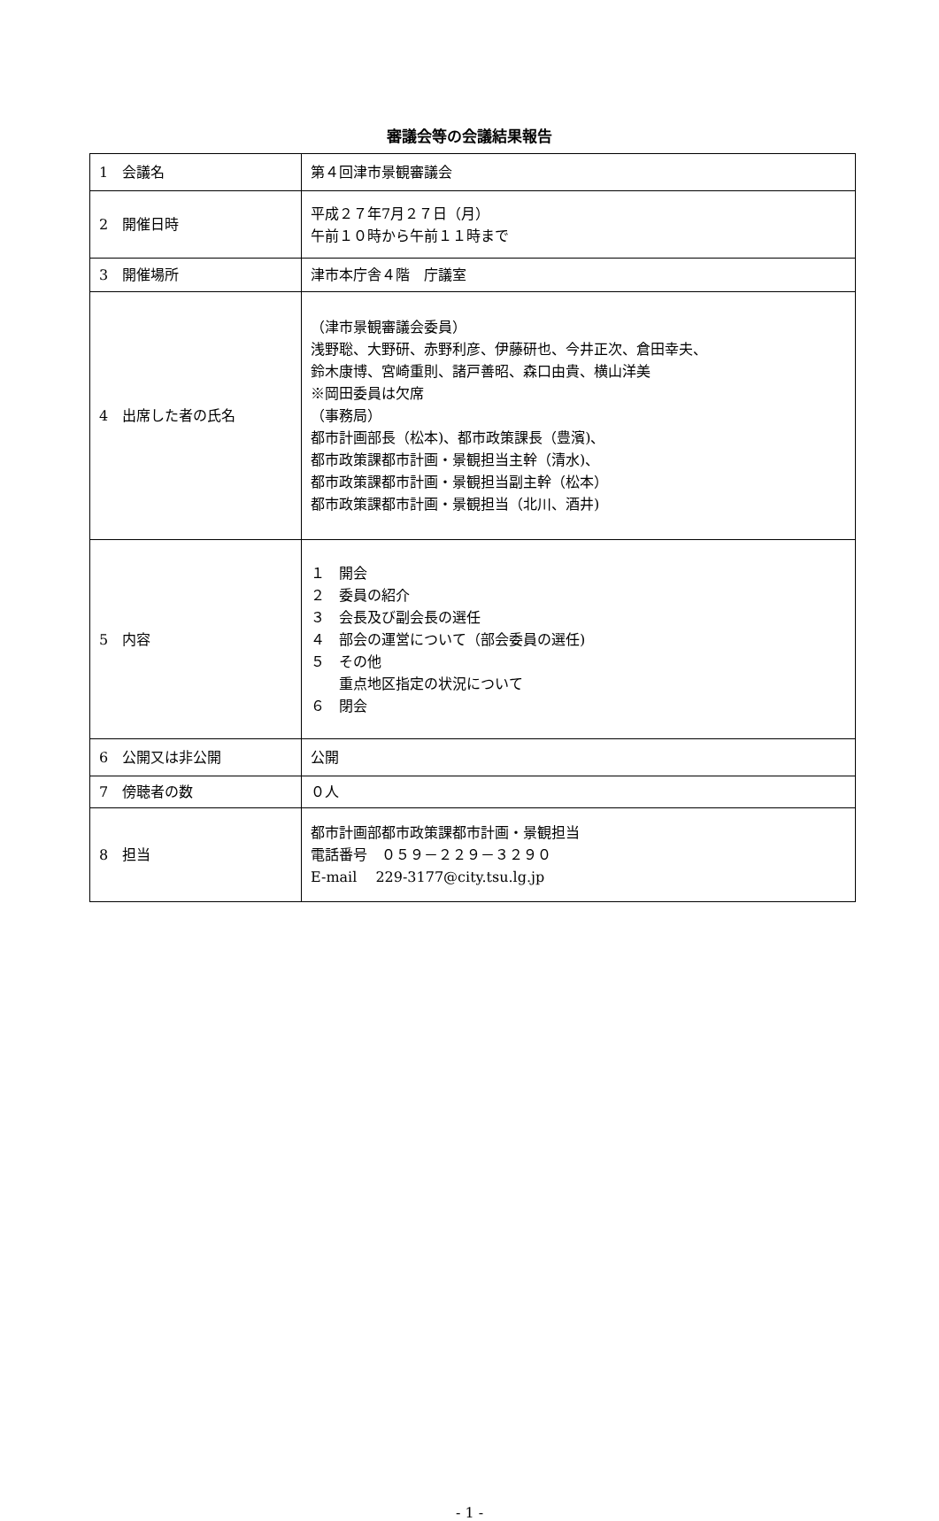審議会等の会議結果報告
| 1 会議名 | 第４回津市景観審議会 |
| 2 開催日時 | 平成２７年7月２７日（月） 午前１０時から午前１１時まで |
| 3 開催場所 | 津市本庁舎４階 庁議室 |
| 4 出席した者の氏名 | （津市景観審議会委員） 浅野聡、大野研、赤野利彦、伊藤研也、今井正次、倉田幸夫、 鈴木康博、宮崎重則、諸戸善昭、森口由貴、横山洋美 ※岡田委員は欠席 （事務局） 都市計画部長（松本)、都市政策課長（豊濱)、 都市政策課都市計画・景観担当主幹（清水)、 都市政策課都市計画・景観担当副主幹（松本） 都市政策課都市計画・景観担当（北川、酒井) |
| 5 内容 | １ 開会 ２ 委員の紹介 ３ 会長及び副会長の選任 ４ 部会の運営について（部会委員の選任) ５ その他 重点地区指定の状況について ６ 閉会 |
| 6 公開又は非公開 | 公開 |
| 7 傍聴者の数 | ０人 |
| 8 担当 | 都市計画部都市政策課都市計画・景観担当 電話番号 ０５９－２２９－３２９０ E-mail 229-3177@city.tsu.lg.jp |
- 1 -